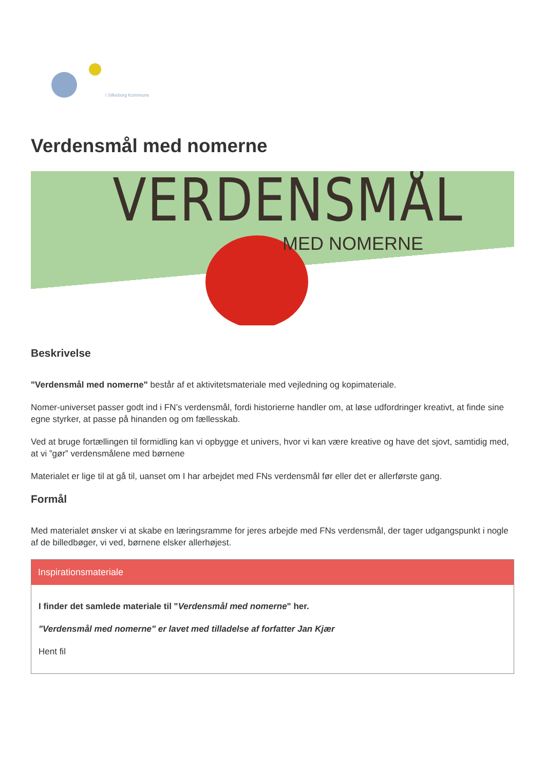i Silkeborg Kommune
Verdensmål med nomerne
VERDENSMÅL
MED NOMERNE
Beskrivelse
"Verdensmål med nomerne" består af et aktivitetsmateriale med vejledning og kopimateriale.
Nomer-universet passer godt ind i FN’s verdensmål, fordi historierne handler om, at løse udfordringer kreativt, at finde sine egne styrker, at passe på hinanden og om fællesskab.
Ved at bruge fortællingen til formidling kan vi opbygge et univers, hvor vi kan være kreative og have det sjovt, samtidig med, at vi ”gør” verdensmålene med børnene
Materialet er lige til at gå til, uanset om I har arbejdet med FNs verdensmål før eller det er allerførste gang.
Formål
Med materialet ønsker vi at skabe en læringsramme for jeres arbejde med FNs verdensmål, der tager udgangspunkt i nogle af de billedbøger, vi ved, børnene elsker allerhøjest.
Inspirationsmateriale
I finder det samlede materiale til "Verdensmål med nomerne" her.
"Verdensmål med nomerne" er lavet med tilladelse af forfatter Jan Kjær
Hent fil